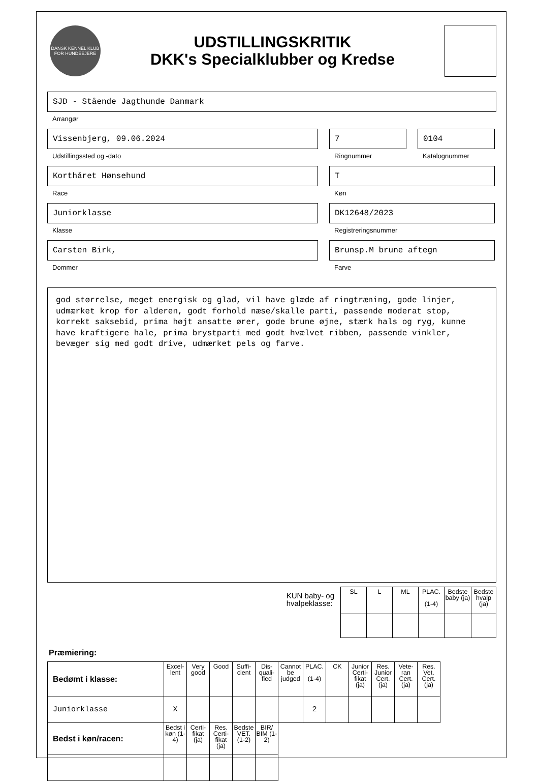DANSK KENNEL KLUB
FOR HUNDEEJERE
UDSTILLINGSKRITIK
DKK's Specialklubber og Kredse
SJD - Stående Jagthunde Danmark
Arrangør
Vissenbjerg, 09.06.2024
Udstillingssted og -dato
7
Ringnummer
0104
Katalognummer
Korthåret Hønsehund
Race
T
Køn
Juniorklasse
Klasse
DK12648/2023
Registreringsnummer
Carsten Birk,
Dommer
Brunsp.M brune aftegn
Farve
god størrelse, meget energisk og glad, vil have glæde af ringtræning, gode linjer, udmærket krop for alderen, godt forhold næse/skalle parti, passende moderat stop, korrekt saksebid, prima højt ansatte ører, gode brune øjne, stærk hals og ryg, kunne have kraftigere hale, prima brystparti med godt hvælvet ribben, passende vinkler, bevæger sig med godt drive, udmærket pels og farve.
KUN baby- og
hvalpeklasse:
| SL | L | ML | PLAC. (1-4) | Bedste baby (ja) | Bedste hvalp (ja) |
| --- | --- | --- | --- | --- | --- |
Præmiering:
| Bedømt i klasse: | Excel-lent | Very good | Good | Suffi-cient | Dis-quali-fied | Cannot be judged | PLAC. (1-4) | CK | Junior Certi-fikat (ja) | Res. Junior Cert. (ja) | Vete-ran Cert. (ja) | Res. Vet. Cert. (ja) |
| --- | --- | --- | --- | --- | --- | --- | --- | --- | --- | --- | --- | --- |
| Juniorklasse | X | | | | | | 2 | | | | | |
| Bedst i køn/racen: | Bedst i køn (1-4) | Certi-fikat (ja) | Res. Certi-fikat (ja) | Bedste VET. (1-2) | BIR/ BIM (1-2) | | | | | | | |